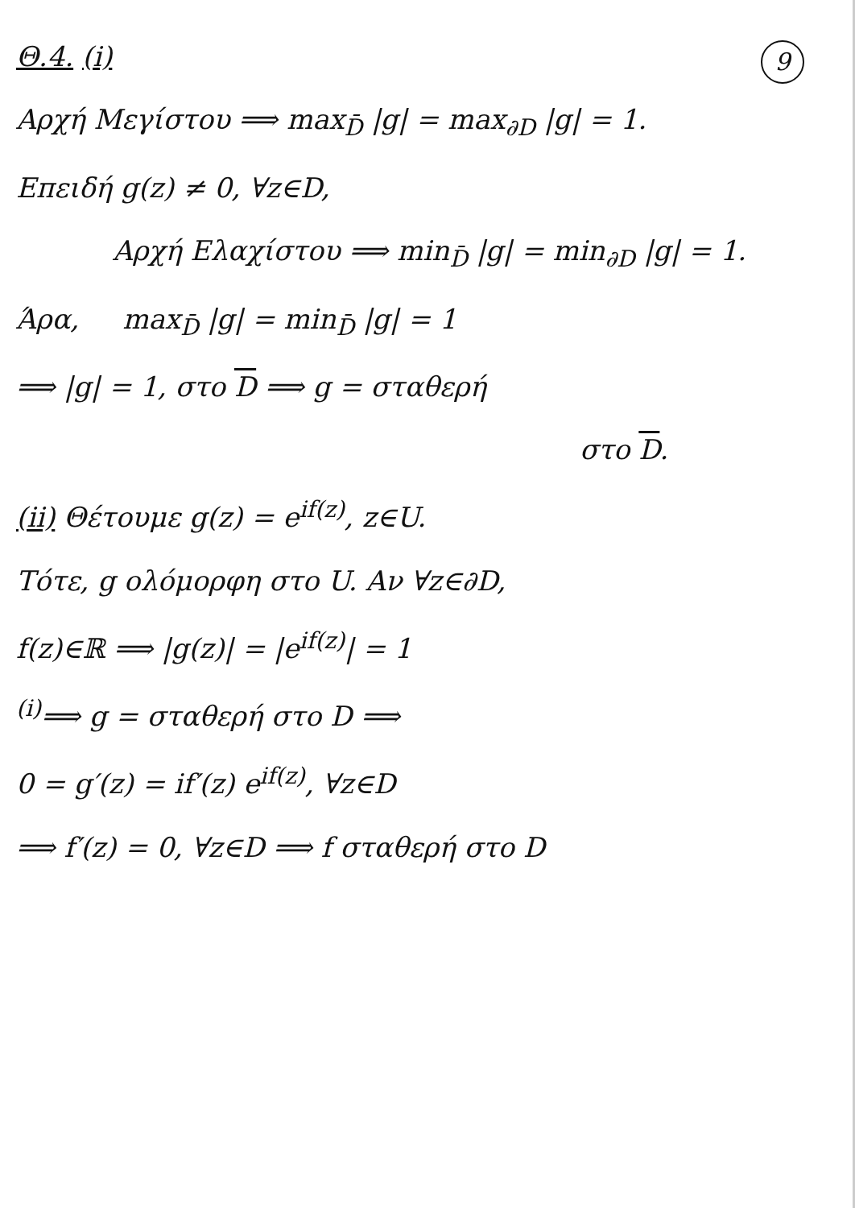9
Θ.4. (i)
Αρχή Μεγίστου ⟹ max<sub>D̄</sub> |g| = max<sub>∂D</sub> |g| = 1.
Επειδή g(z) ≠ 0, ∀z∈D,
Αρχή Ελαχίστου ⟹ min<sub>D̄</sub> |g| = min<sub>∂D</sub> |g| = 1.
Άρα, max<sub>D̄</sub> |g| = min<sub>D̄</sub> |g| = 1
⟹ |g| = 1, στο D ⟹ g = σταθερή
στο D.
(ii) Θέτουμε g(z) = e<sup>if(z)</sup>, z∈U.
Τότε, g ολόμορφη στο U. Αν ∀z∈∂D,
f(z)∈ℝ ⟹ |g(z)| = |e<sup>if(z)</sup>| = 1
<sup>(i)</sup>⟹ g = σταθερή στο D ⟹
0 = g′(z) = if′(z) e<sup>if(z)</sup>, ∀z∈D
⟹ f′(z) = 0, ∀z∈D ⟹ f σταθερή στο D